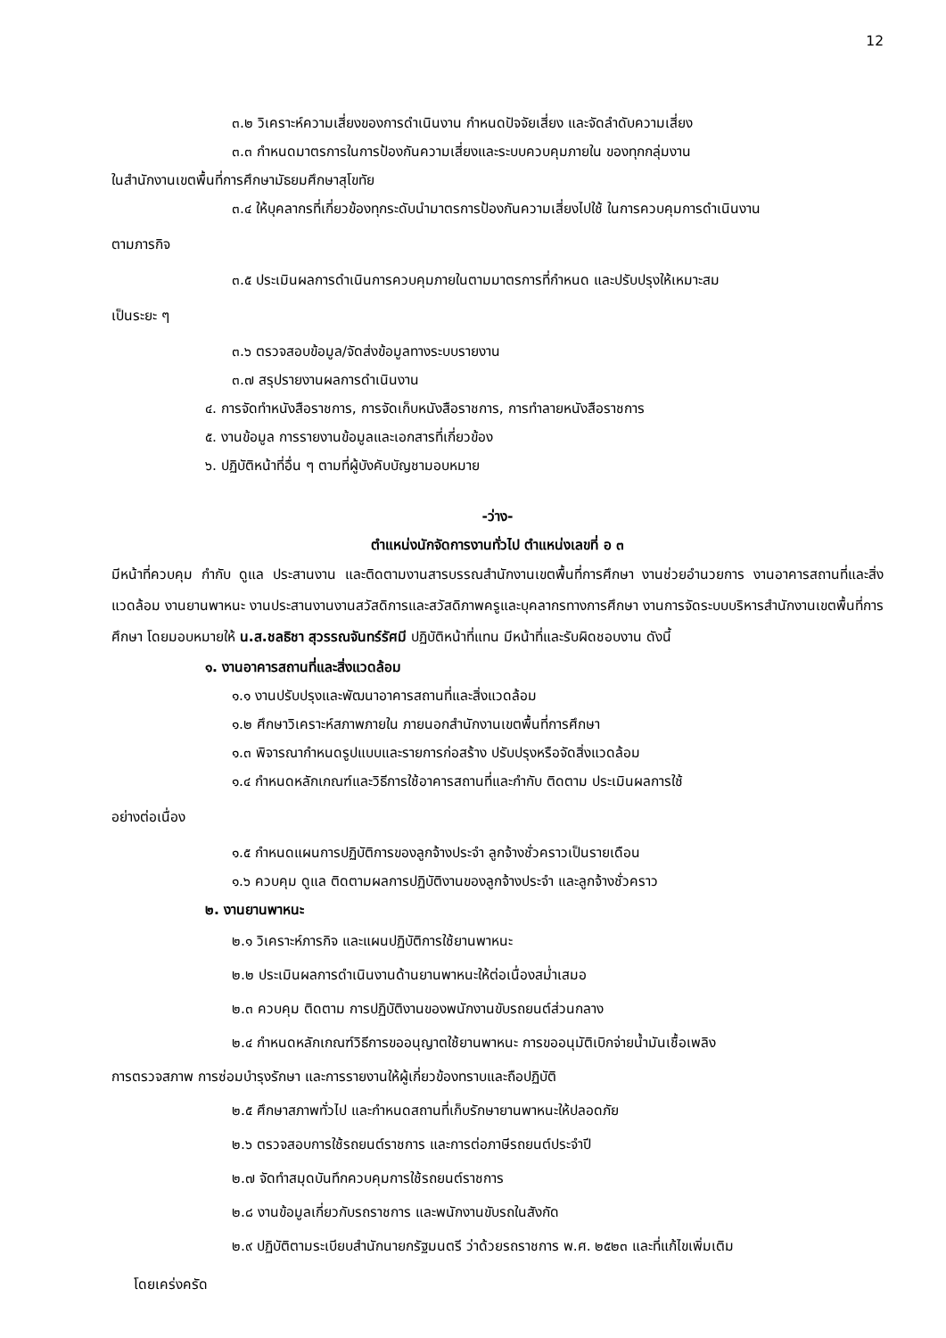12
๓.๒ วิเคราะห์ความเสี่ยงของการดำเนินงาน กำหนดปัจจัยเสี่ยง และจัดลำดับความเสี่ยง
๓.๓ กำหนดมาตรการในการป้องกันความเสี่ยงและระบบควบคุมภายใน ของทุกกลุ่มงาน
ในสำนักงานเขตพื้นที่การศึกษามัธยมศึกษาสุโขทัย
๓.๔ ให้บุคลากรที่เกี่ยวข้องทุกระดับนำมาตรการป้องกันความเสี่ยงไปใช้ ในการควบคุมการดำเนินงาน
ตามภารกิจ
๓.๕ ประเมินผลการดำเนินการควบคุมภายในตามมาตรการที่กำหนด และปรับปรุงให้เหมาะสม
เป็นระยะ ๆ
๓.๖ ตรวจสอบข้อมูล/จัดส่งข้อมูลทางระบบรายงาน
๓.๗ สรุปรายงานผลการดำเนินงาน
๔. การจัดทำหนังสือราชการ, การจัดเก็บหนังสือราชการ, การทำลายหนังสือราชการ
๕. งานข้อมูล การรายงานข้อมูลและเอกสารที่เกี่ยวข้อง
๖. ปฏิบัติหน้าที่อื่น ๆ ตามที่ผู้บังคับบัญชามอบหมาย
-ว่าง-
ตำแหน่งนักจัดการงานทั่วไป ตำแหน่งเลขที่ อ ๓
มีหน้าที่ควบคุม กำกับ ดูแล ประสานงาน และติดตามงานสารบรรณสำนักงานเขตพื้นที่การศึกษา งานช่วยอำนวยการ งานอาคารสถานที่และสิ่งแวดล้อม งานยานพาหนะ งานประสานงานงานสวัสดิการและสวัสดิภาพครูและบุคลากรทางการศึกษา งานการจัดระบบบริหารสำนักงานเขตพื้นที่การศึกษา โดยมอบหมายให้ น.ส.ชลธิชา สุวรรณจันทร์รัศมี ปฏิบัติหน้าที่แทน มีหน้าที่และรับผิดชอบงาน ดังนี้
๑. งานอาคารสถานที่และสิ่งแวดล้อม
๑.๑ งานปรับปรุงและพัฒนาอาคารสถานที่และสิ่งแวดล้อม
๑.๒ ศึกษาวิเคราะห์สภาพภายใน ภายนอกสำนักงานเขตพื้นที่การศึกษา
๑.๓ พิจารณากำหนดรูปแบบและรายการก่อสร้าง ปรับปรุงหรือจัดสิ่งแวดล้อม
๑.๔ กำหนดหลักเกณฑ์และวิธีการใช้อาคารสถานที่และกำกับ ติดตาม ประเมินผลการใช้
อย่างต่อเนื่อง
๑.๕ กำหนดแผนการปฏิบัติการของลูกจ้างประจำ ลูกจ้างชั่วคราวเป็นรายเดือน
๑.๖ ควบคุม ดูแล ติดตามผลการปฏิบัติงานของลูกจ้างประจำ และลูกจ้างชั่วคราว
๒. งานยานพาหนะ
๒.๑ วิเคราะห์ภารกิจ และแผนปฏิบัติการใช้ยานพาหนะ
๒.๒ ประเมินผลการดำเนินงานด้านยานพาหนะให้ต่อเนื่องสม่ำเสมอ
๒.๓ ควบคุม ติดตาม การปฏิบัติงานของพนักงานขับรถยนต์ส่วนกลาง
๒.๔ กำหนดหลักเกณฑ์วิธีการขออนุญาตใช้ยานพาหนะ การขออนุมัติเบิกจ่ายน้ำมันเชื้อเพลิง
การตรวจสภาพ การซ่อมบำรุงรักษา และการรายงานให้ผู้เกี่ยวข้องทราบและถือปฏิบัติ
๒.๕ ศึกษาสภาพทั่วไป และกำหนดสถานที่เก็บรักษายานพาหนะให้ปลอดภัย
๒.๖ ตรวจสอบการใช้รถยนต์ราชการ และการต่อภาษีรถยนต์ประจำปี
๒.๗ จัดทำสมุดบันทึกควบคุมการใช้รถยนต์ราชการ
๒.๘ งานข้อมูลเกี่ยวกับรถราชการ และพนักงานขับรถในสังกัด
๒.๙ ปฏิบัติตามระเบียบสำนักนายกรัฐมนตรี ว่าด้วยรถราชการ พ.ศ. ๒๕๒๓ และที่แก้ไขเพิ่มเติม
โดยเคร่งครัด